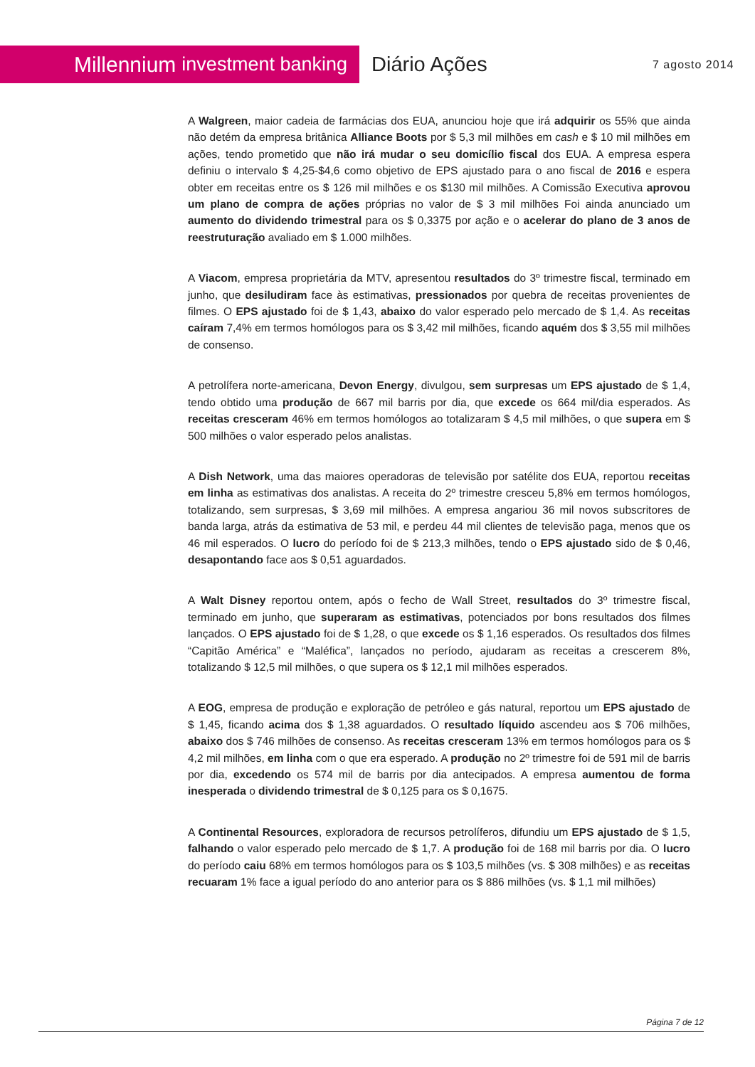Millennium investment banking
Diário Ações
7 agosto 2014
A Walgreen, maior cadeia de farmácias dos EUA, anunciou hoje que irá adquirir os 55% que ainda não detém da empresa britânica Alliance Boots por $ 5,3 mil milhões em cash e $ 10 mil milhões em ações, tendo prometido que não irá mudar o seu domicílio fiscal dos EUA. A empresa espera definiu o intervalo $ 4,25-$4,6 como objetivo de EPS ajustado para o ano fiscal de 2016 e espera obter em receitas entre os $ 126 mil milhões e os $130 mil milhões. A Comissão Executiva aprovou um plano de compra de ações próprias no valor de $ 3 mil milhões Foi ainda anunciado um aumento do dividendo trimestral para os $ 0,3375 por ação e o acelerar do plano de 3 anos de reestruturação avaliado em $ 1.000 milhões.
A Viacom, empresa proprietária da MTV, apresentou resultados do 3º trimestre fiscal, terminado em junho, que desiludiram face às estimativas, pressionados por quebra de receitas provenientes de filmes. O EPS ajustado foi de $ 1,43, abaixo do valor esperado pelo mercado de $ 1,4. As receitas caíram 7,4% em termos homólogos para os $ 3,42 mil milhões, ficando aquém dos $ 3,55 mil milhões de consenso.
A petrolífera norte-americana, Devon Energy, divulgou, sem surpresas um EPS ajustado de $ 1,4, tendo obtido uma produção de 667 mil barris por dia, que excede os 664 mil/dia esperados. As receitas cresceram 46% em termos homólogos ao totalizaram $ 4,5 mil milhões, o que supera em $ 500 milhões o valor esperado pelos analistas.
A Dish Network, uma das maiores operadoras de televisão por satélite dos EUA, reportou receitas em linha as estimativas dos analistas. A receita do 2º trimestre cresceu 5,8% em termos homólogos, totalizando, sem surpresas, $ 3,69 mil milhões. A empresa angariou 36 mil novos subscritores de banda larga, atrás da estimativa de 53 mil, e perdeu 44 mil clientes de televisão paga, menos que os 46 mil esperados. O lucro do período foi de $ 213,3 milhões, tendo o EPS ajustado sido de $ 0,46, desapontando face aos $ 0,51 aguardados.
A Walt Disney reportou ontem, após o fecho de Wall Street, resultados do 3º trimestre fiscal, terminado em junho, que superaram as estimativas, potenciados por bons resultados dos filmes lançados. O EPS ajustado foi de $ 1,28, o que excede os $ 1,16 esperados. Os resultados dos filmes “Capitão América” e “Maléfica”, lançados no período, ajudaram as receitas a crescerem 8%, totalizando $ 12,5 mil milhões, o que supera os $ 12,1 mil milhões esperados.
A EOG, empresa de produção e exploração de petróleo e gás natural, reportou um EPS ajustado de $ 1,45, ficando acima dos $ 1,38 aguardados. O resultado líquido ascendeu aos $ 706 milhões, abaixo dos $ 746 milhões de consenso. As receitas cresceram 13% em termos homólogos para os $ 4,2 mil milhões, em linha com o que era esperado. A produção no 2º trimestre foi de 591 mil de barris por dia, excedendo os 574 mil de barris por dia antecipados. A empresa aumentou de forma inesperada o dividendo trimestral de $ 0,125 para os $ 0,1675.
A Continental Resources, exploradora de recursos petrolíferos, difundiu um EPS ajustado de $ 1,5, falhando o valor esperado pelo mercado de $ 1,7. A produção foi de 168 mil barris por dia. O lucro do período caiu 68% em termos homólogos para os $ 103,5 milhões (vs. $ 308 milhões) e as receitas recuaram 1% face a igual período do ano anterior para os $ 886 milhões (vs. $ 1,1 mil milhões)
Página 7 de 12